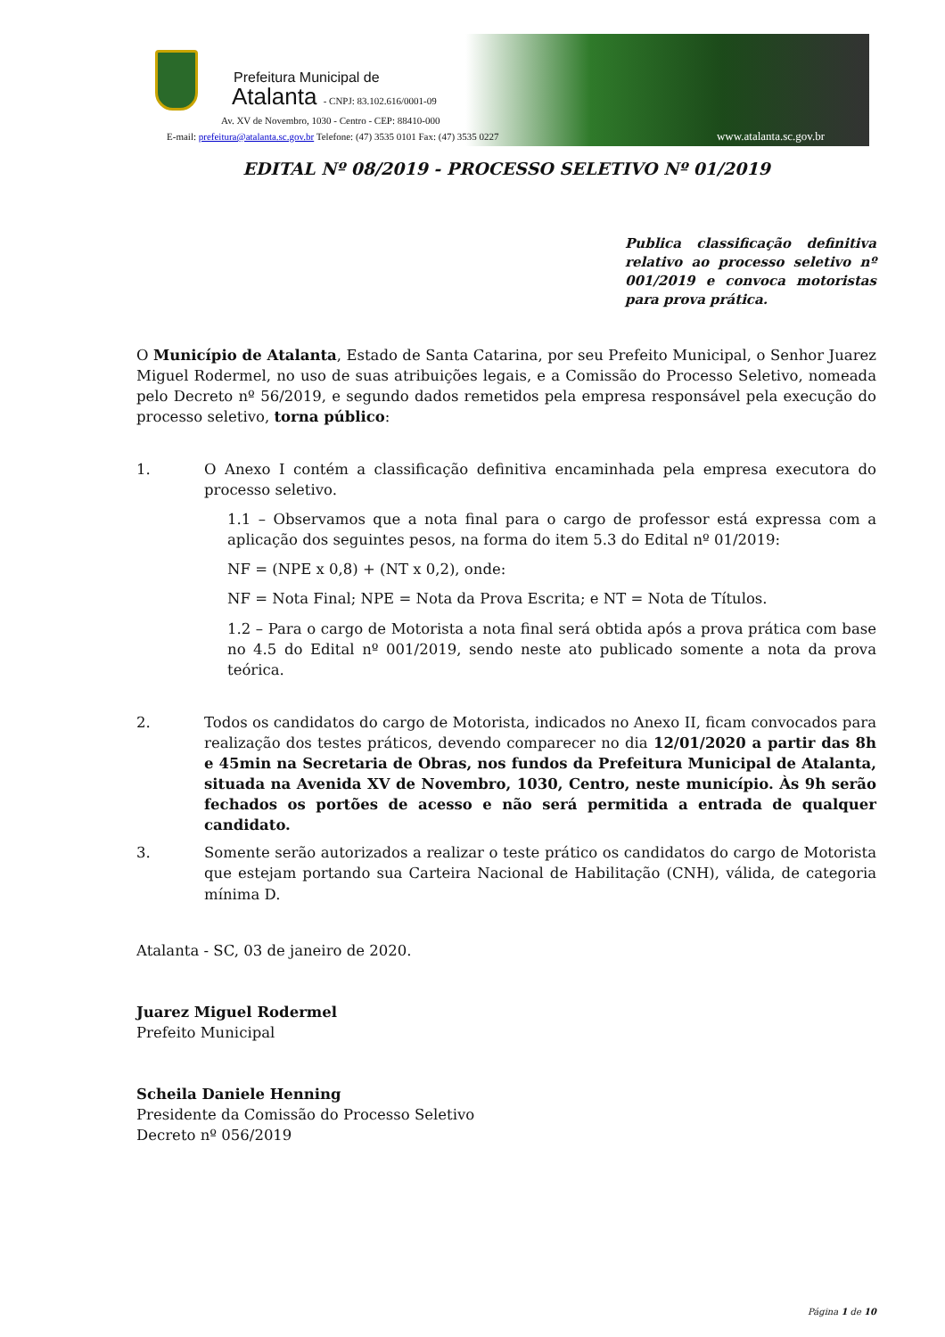Prefeitura Municipal de
Atalanta - CNPJ: 83.102.616/0001-09
Av. XV de Novembro, 1030 - Centro - CEP: 88410-000
E-mail: prefeitura@atalanta.sc.gov.br Telefone: (47) 3535 0101 Fax: (47) 3535 0227
www.atalanta.sc.gov.br
EDITAL Nº 08/2019 - PROCESSO SELETIVO Nº 01/2019
Publica classificação definitiva relativo ao processo seletivo nº 001/2019 e convoca motoristas para prova prática.
O Município de Atalanta, Estado de Santa Catarina, por seu Prefeito Municipal, o Senhor Juarez Miguel Rodermel, no uso de suas atribuições legais, e a Comissão do Processo Seletivo, nomeada pelo Decreto nº 56/2019, e segundo dados remetidos pela empresa responsável pela execução do processo seletivo, torna público:
1. O Anexo I contém a classificação definitiva encaminhada pela empresa executora do processo seletivo.
1.1 – Observamos que a nota final para o cargo de professor está expressa com a aplicação dos seguintes pesos, na forma do item 5.3 do Edital nº 01/2019:
NF = (NPE x 0,8) + (NT x 0,2), onde:
NF = Nota Final; NPE = Nota da Prova Escrita; e NT = Nota de Títulos.
1.2 – Para o cargo de Motorista a nota final será obtida após a prova prática com base no 4.5 do Edital nº 001/2019, sendo neste ato publicado somente a nota da prova teórica.
2. Todos os candidatos do cargo de Motorista, indicados no Anexo II, ficam convocados para realização dos testes práticos, devendo comparecer no dia 12/01/2020 a partir das 8h e 45min na Secretaria de Obras, nos fundos da Prefeitura Municipal de Atalanta, situada na Avenida XV de Novembro, 1030, Centro, neste município. Às 9h serão fechados os portões de acesso e não será permitida a entrada de qualquer candidato.
3. Somente serão autorizados a realizar o teste prático os candidatos do cargo de Motorista que estejam portando sua Carteira Nacional de Habilitação (CNH), válida, de categoria mínima D.
Atalanta - SC, 03 de janeiro de 2020.
Juarez Miguel Rodermel
Prefeito Municipal
Scheila Daniele Henning
Presidente da Comissão do Processo Seletivo
Decreto nº 056/2019
Página 1 de 10